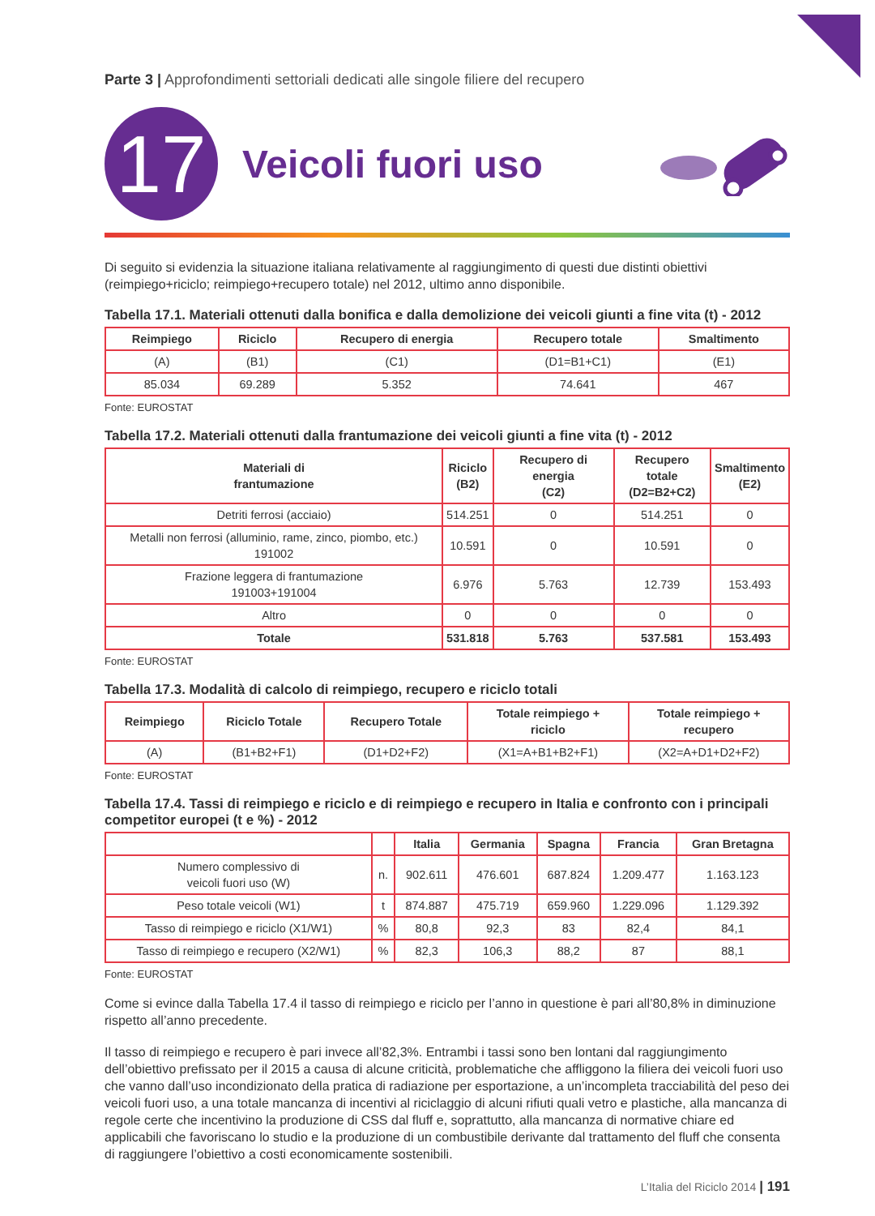Parte 3 | Approfondimenti settoriali dedicati alle singole filiere del recupero
17
Veicoli fuori uso
Di seguito si evidenzia la situazione italiana relativamente al raggiungimento di questi due distinti obiettivi (reimpiego+riciclo; reimpiego+recupero totale) nel 2012, ultimo anno disponibile.
Tabella 17.1. Materiali ottenuti dalla bonifica e dalla demolizione dei veicoli giunti a fine vita (t) - 2012
| Reimpiego | Riciclo | Recupero di energia | Recupero totale | Smaltimento |
| --- | --- | --- | --- | --- |
| (A) | (B1) | (C1) | (D1=B1+C1) | (E1) |
| 85.034 | 69.289 | 5.352 | 74.641 | 467 |
Fonte: EUROSTAT
Tabella 17.2. Materiali ottenuti dalla frantumazione dei veicoli giunti a fine vita (t) - 2012
| Materiali di frantumazione | Riciclo (B2) | Recupero di energia (C2) | Recupero totale (D2=B2+C2) | Smaltimento (E2) |
| --- | --- | --- | --- | --- |
| Detriti ferrosi (acciaio) | 514.251 | 0 | 514.251 | 0 |
| Metalli non ferrosi (alluminio, rame, zinco, piombo, etc.) 191002 | 10.591 | 0 | 10.591 | 0 |
| Frazione leggera di frantumazione 191003+191004 | 6.976 | 5.763 | 12.739 | 153.493 |
| Altro | 0 | 0 | 0 | 0 |
| Totale | 531.818 | 5.763 | 537.581 | 153.493 |
Fonte: EUROSTAT
Tabella 17.3. Modalità di calcolo di reimpiego, recupero e riciclo totali
| Reimpiego | Riciclo Totale | Recupero Totale | Totale reimpiego + riciclo | Totale reimpiego + recupero |
| --- | --- | --- | --- | --- |
| (A) | (B1+B2+F1) | (D1+D2+F2) | (X1=A+B1+B2+F1) | (X2=A+D1+D2+F2) |
Fonte: EUROSTAT
Tabella 17.4. Tassi di reimpiego e riciclo e di reimpiego e recupero in Italia e confronto con i principali competitor europei (t e %) - 2012
| | | Italia | Germania | Spagna | Francia | Gran Bretagna |
| --- | --- | --- | --- | --- | --- | --- |
| Numero complessivo di veicoli fuori uso (W) | n. | 902.611 | 476.601 | 687.824 | 1.209.477 | 1.163.123 |
| Peso totale veicoli (W1) | t | 874.887 | 475.719 | 659.960 | 1.229.096 | 1.129.392 |
| Tasso di reimpiego e riciclo (X1/W1) | % | 80,8 | 92,3 | 83 | 82,4 | 84,1 |
| Tasso di reimpiego e recupero (X2/W1) | % | 82,3 | 106,3 | 88,2 | 87 | 88,1 |
Fonte: EUROSTAT
Come si evince dalla Tabella 17.4 il tasso di reimpiego e riciclo per l’anno in questione è pari all’80,8% in diminuzione rispetto all’anno precedente.
Il tasso di reimpiego e recupero è pari invece all’82,3%. Entrambi i tassi sono ben lontani dal raggiungimento dell’obiettivo prefissato per il 2015 a causa di alcune criticità, problematiche che affliggono la filiera dei veicoli fuori uso che vanno dall’uso incondizionato della pratica di radiazione per esportazione, a un’incompleta tracciabilità del peso dei veicoli fuori uso, a una totale mancanza di incentivi al riciclaggio di alcuni rifiuti quali vetro e plastiche, alla mancanza di regole certe che incentivino la produzione di CSS dal fluff e, soprattutto, alla mancanza di normative chiare ed applicabili che favoriscano lo studio e la produzione di un combustibile derivante dal trattamento del fluff che consenta di raggiungere l’obiettivo a costi economicamente sostenibili.
L’Italia del Riciclo 2014 | 191